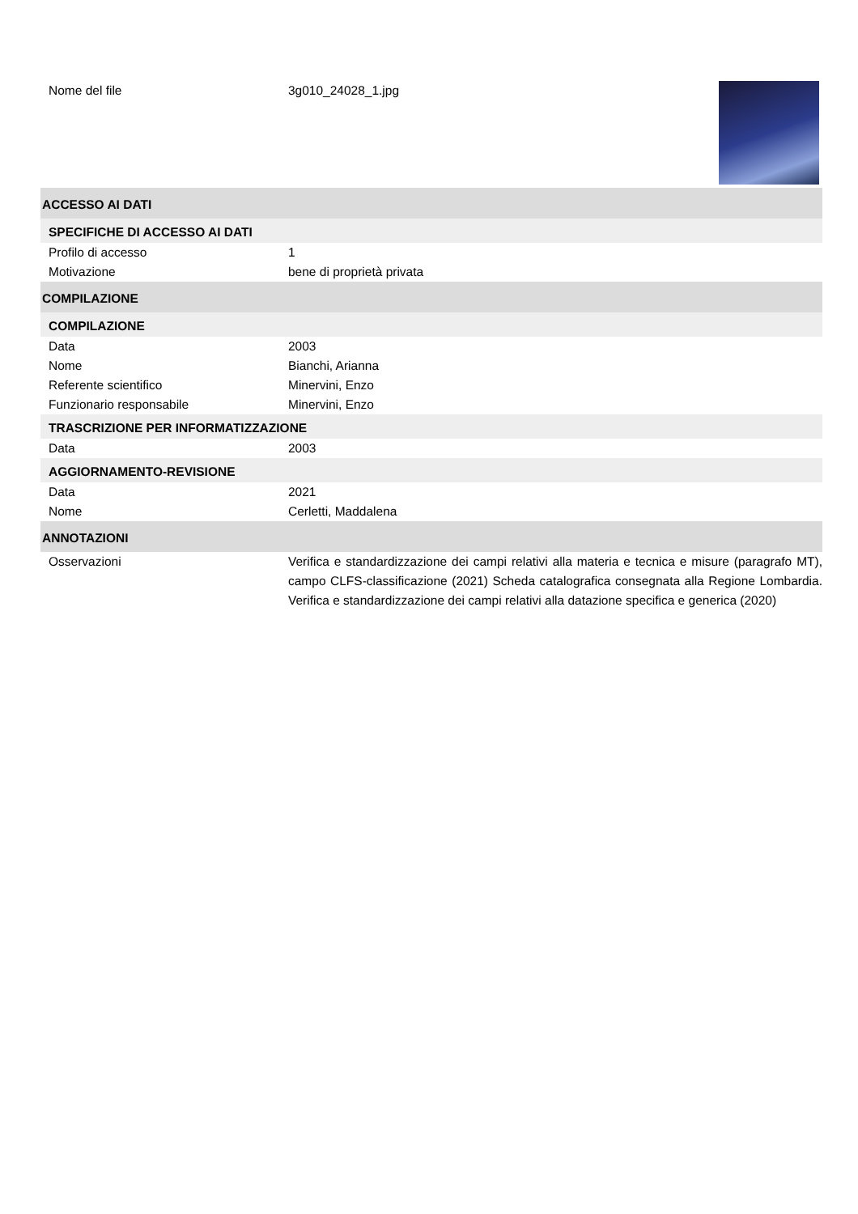Nome del file 3g010_24028_1.jpg
ACCESSO AI DATI
SPECIFICHE DI ACCESSO AI DATI
Profilo di accesso 1
Motivazione bene di proprietà privata
COMPILAZIONE
COMPILAZIONE
Data 2003
Nome Bianchi, Arianna
Referente scientifico Minervini, Enzo
Funzionario responsabile Minervini, Enzo
TRASCRIZIONE PER INFORMATIZZAZIONE
Data 2003
AGGIORNAMENTO-REVISIONE
Data 2021
Nome Cerletti, Maddalena
ANNOTAZIONI
Osservazioni Verifica e standardizzazione dei campi relativi alla materia e tecnica e misure (paragrafo MT), campo CLFS-classificazione (2021) Scheda catalografica consegnata alla Regione Lombardia. Verifica e standardizzazione dei campi relativi alla datazione specifica e generica (2020)